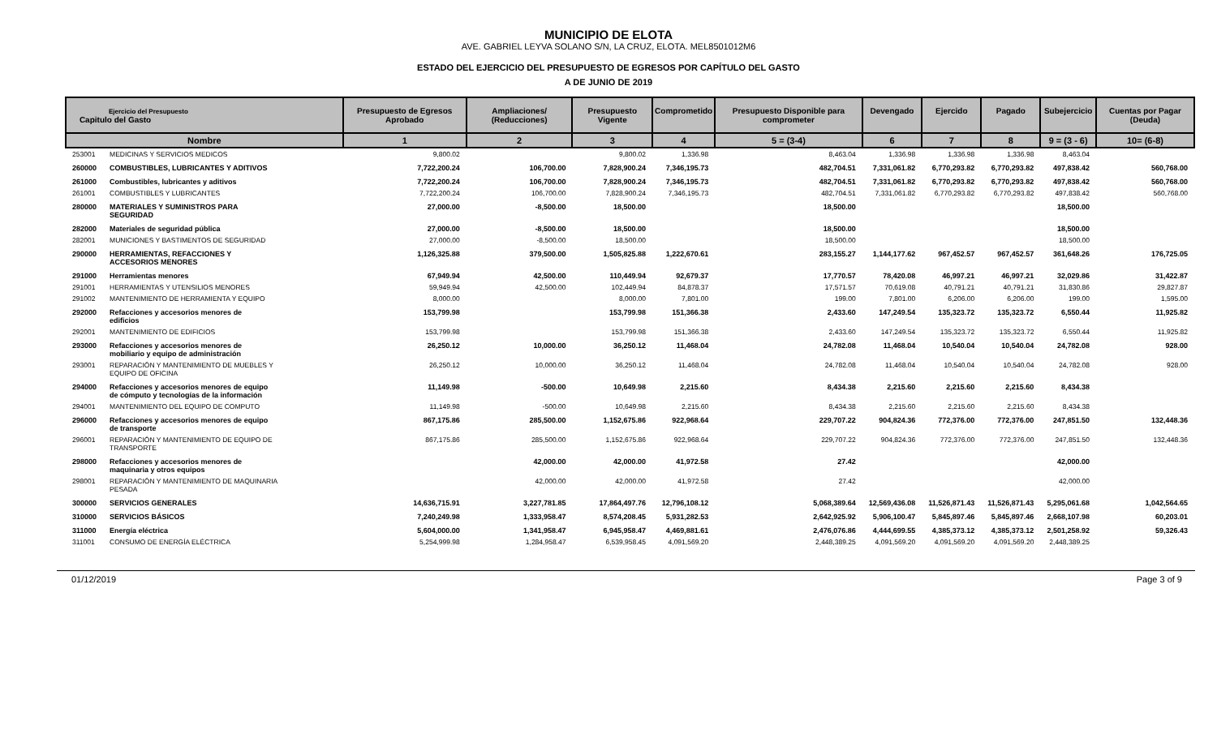MUNICIPIO DE ELOTA
AVE. GABRIEL LEYVA SOLANO S/N, LA CRUZ, ELOTA. MEL8501012M6
ESTADO DEL EJERCICIO DEL PRESUPUESTO DE EGRESOS POR CAPÍTULO DEL GASTO
A DE JUNIO DE 2019
| Ejercicio del Presupuesto Capitulo del Gasto | | Presupuesto de Egresos Aprobado | Ampliaciones/ (Reducciones) | Presupuesto Vigente | Comprometido | Presupuesto Disponible para comprometer | Devengado | Ejercido | Pagado | Subejercicio | Cuentas por Pagar (Deuda) |
| --- | --- | --- | --- | --- | --- | --- | --- | --- | --- | --- | --- |
| Nombre | | 1 | 2 | 3 | 4 | 5 = (3-4) | 6 | 7 | 8 | 9 = (3 - 6) | 10= (6-8) |
| 253001 | MEDICINAS Y SERVICIOS MEDICOS | 9,800.02 | | 9,800.02 | 1,336.98 | 8,463.04 | 1,336.98 | 1,336.98 | 1,336.98 | 8,463.04 | |
| 260000 | COMBUSTIBLES, LUBRICANTES Y ADITIVOS | 7,722,200.24 | 106,700.00 | 7,828,900.24 | 7,346,195.73 | 482,704.51 | 7,331,061.82 | 6,770,293.82 | 6,770,293.82 | 497,838.42 | 560,768.00 |
| 261000 | Combustibles, lubricantes y aditivos | 7,722,200.24 | 106,700.00 | 7,828,900.24 | 7,346,195.73 | 482,704.51 | 7,331,061.82 | 6,770,293.82 | 6,770,293.82 | 497,838.42 | 560,768.00 |
| 261001 | COMBUSTIBLES Y LUBRICANTES | 7,722,200.24 | 106,700.00 | 7,828,900.24 | 7,346,195.73 | 482,704.51 | 7,331,061.82 | 6,770,293.82 | 6,770,293.82 | 497,838.42 | 560,768.00 |
| 280000 | MATERIALES Y SUMINISTROS PARA SEGURIDAD | 27,000.00 | -8,500.00 | 18,500.00 | | 18,500.00 | | | | 18,500.00 | |
| 282000 | Materiales de seguridad pública | 27,000.00 | -8,500.00 | 18,500.00 | | 18,500.00 | | | | 18,500.00 | |
| 282001 | MUNICIONES Y BASTIMENTOS DE SEGURIDAD | 27,000.00 | -8,500.00 | 18,500.00 | | 18,500.00 | | | | 18,500.00 | |
| 290000 | HERRAMIENTAS, REFACCIONES Y ACCESORIOS MENORES | 1,126,325.88 | 379,500.00 | 1,505,825.88 | 1,222,670.61 | 283,155.27 | 1,144,177.62 | 967,452.57 | 967,452.57 | 361,648.26 | 176,725.05 |
| 291000 | Herramientas menores | 67,949.94 | 42,500.00 | 110,449.94 | 92,679.37 | 17,770.57 | 78,420.08 | 46,997.21 | 46,997.21 | 32,029.86 | 31,422.87 |
| 291001 | HERRAMIENTAS Y UTENSILIOS MENORES | 59,949.94 | 42,500.00 | 102,449.94 | 84,878.37 | 17,571.57 | 70,619.08 | 40,791.21 | 40,791.21 | 31,830.86 | 29,827.87 |
| 291002 | MANTENIMIENTO DE HERRAMIENTA Y EQUIPO | 8,000.00 | | 8,000.00 | 7,801.00 | 199.00 | 7,801.00 | 6,206.00 | 6,206.00 | 199.00 | 1,595.00 |
| 292000 | Refacciones y accesorios menores de edificios | 153,799.98 | | 153,799.98 | 151,366.38 | 2,433.60 | 147,249.54 | 135,323.72 | 135,323.72 | 6,550.44 | 11,925.82 |
| 292001 | MANTENIMIENTO DE EDIFICIOS | 153,799.98 | | 153,799.98 | 151,366.38 | 2,433.60 | 147,249.54 | 135,323.72 | 135,323.72 | 6,550.44 | 11,925.82 |
| 293000 | Refacciones y accesorios menores de mobiliario y equipo de administración | 26,250.12 | 10,000.00 | 36,250.12 | 11,468.04 | 24,782.08 | 11,468.04 | 10,540.04 | 10,540.04 | 24,782.08 | 928.00 |
| 293001 | REPARACIÓN Y MANTENIMIENTO DE MUEBLES Y EQUIPO DE OFICINA | 26,250.12 | 10,000.00 | 36,250.12 | 11,468.04 | 24,782.08 | 11,468.04 | 10,540.04 | 10,540.04 | 24,782.08 | 928.00 |
| 294000 | Refacciones y accesorios menores de equipo de cómputo y tecnologías de la información | 11,149.98 | -500.00 | 10,649.98 | 2,215.60 | 8,434.38 | 2,215.60 | 2,215.60 | 2,215.60 | 8,434.38 | |
| 294001 | MANTENIMIENTO DEL EQUIPO DE COMPUTO | 11,149.98 | -500.00 | 10,649.98 | 2,215.60 | 8,434.38 | 2,215.60 | 2,215.60 | 2,215.60 | 8,434.38 | |
| 296000 | Refacciones y accesorios menores de equipo de transporte | 867,175.86 | 285,500.00 | 1,152,675.86 | 922,968.64 | 229,707.22 | 904,824.36 | 772,376.00 | 772,376.00 | 247,851.50 | 132,448.36 |
| 296001 | REPARACIÓN Y MANTENIMIENTO DE EQUIPO DE TRANSPORTE | 867,175.86 | 285,500.00 | 1,152,675.86 | 922,968.64 | 229,707.22 | 904,824.36 | 772,376.00 | 772,376.00 | 247,851.50 | 132,448.36 |
| 298000 | Refacciones y accesorios menores de maquinaria y otros equipos | | 42,000.00 | 42,000.00 | 41,972.58 | 27.42 | | | | 42,000.00 | |
| 298001 | REPARACIÓN Y MANTENIMIENTO DE MAQUINARIA PESADA | | 42,000.00 | 42,000.00 | 41,972.58 | 27.42 | | | | 42,000.00 | |
| 300000 | SERVICIOS GENERALES | 14,636,715.91 | 3,227,781.85 | 17,864,497.76 | 12,796,108.12 | 5,068,389.64 | 12,569,436.08 | 11,526,871.43 | 11,526,871.43 | 5,295,061.68 | 1,042,564.65 |
| 310000 | SERVICIOS BÁSICOS | 7,240,249.98 | 1,333,958.47 | 8,574,208.45 | 5,931,282.53 | 2,642,925.92 | 5,906,100.47 | 5,845,897.46 | 5,845,897.46 | 2,668,107.98 | 60,203.01 |
| 311000 | Energía eléctrica | 5,604,000.00 | 1,341,958.47 | 6,945,958.47 | 4,469,881.61 | 2,476,076.86 | 4,444,699.55 | 4,385,373.12 | 4,385,373.12 | 2,501,258.92 | 59,326.43 |
| 311001 | CONSUMO DE ENERGÍA ELÉCTRICA | 5,254,999.98 | 1,284,958.47 | 6,539,958.45 | 4,091,569.20 | 2,448,389.25 | 4,091,569.20 | 4,091,569.20 | 4,091,569.20 | 2,448,389.25 | |
01/12/2019 Page 3 of 9